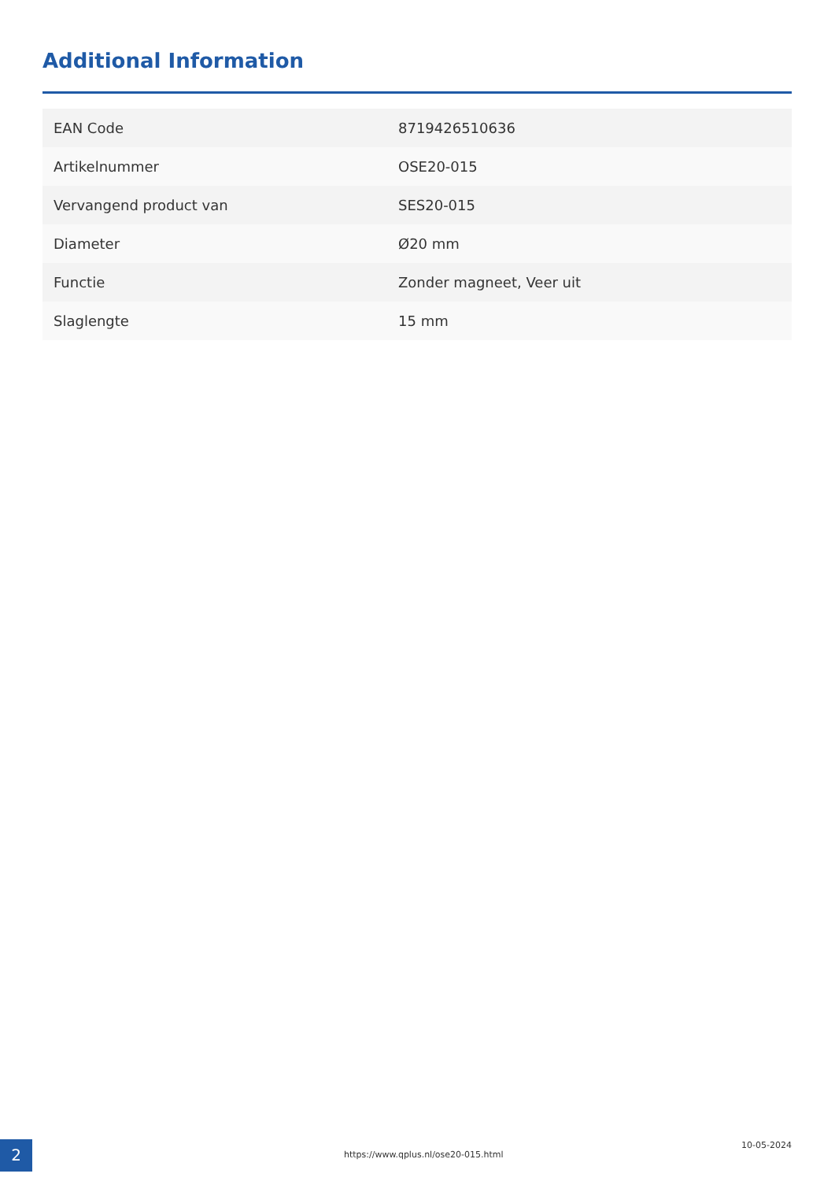Additional Information
| EAN Code | 8719426510636 |
| Artikelnummer | OSE20-015 |
| Vervangend product van | SES20-015 |
| Diameter | Ø20 mm |
| Functie | Zonder magneet, Veer uit |
| Slaglengte | 15 mm |
2
https://www.qplus.nl/ose20-015.html
10-05-2024